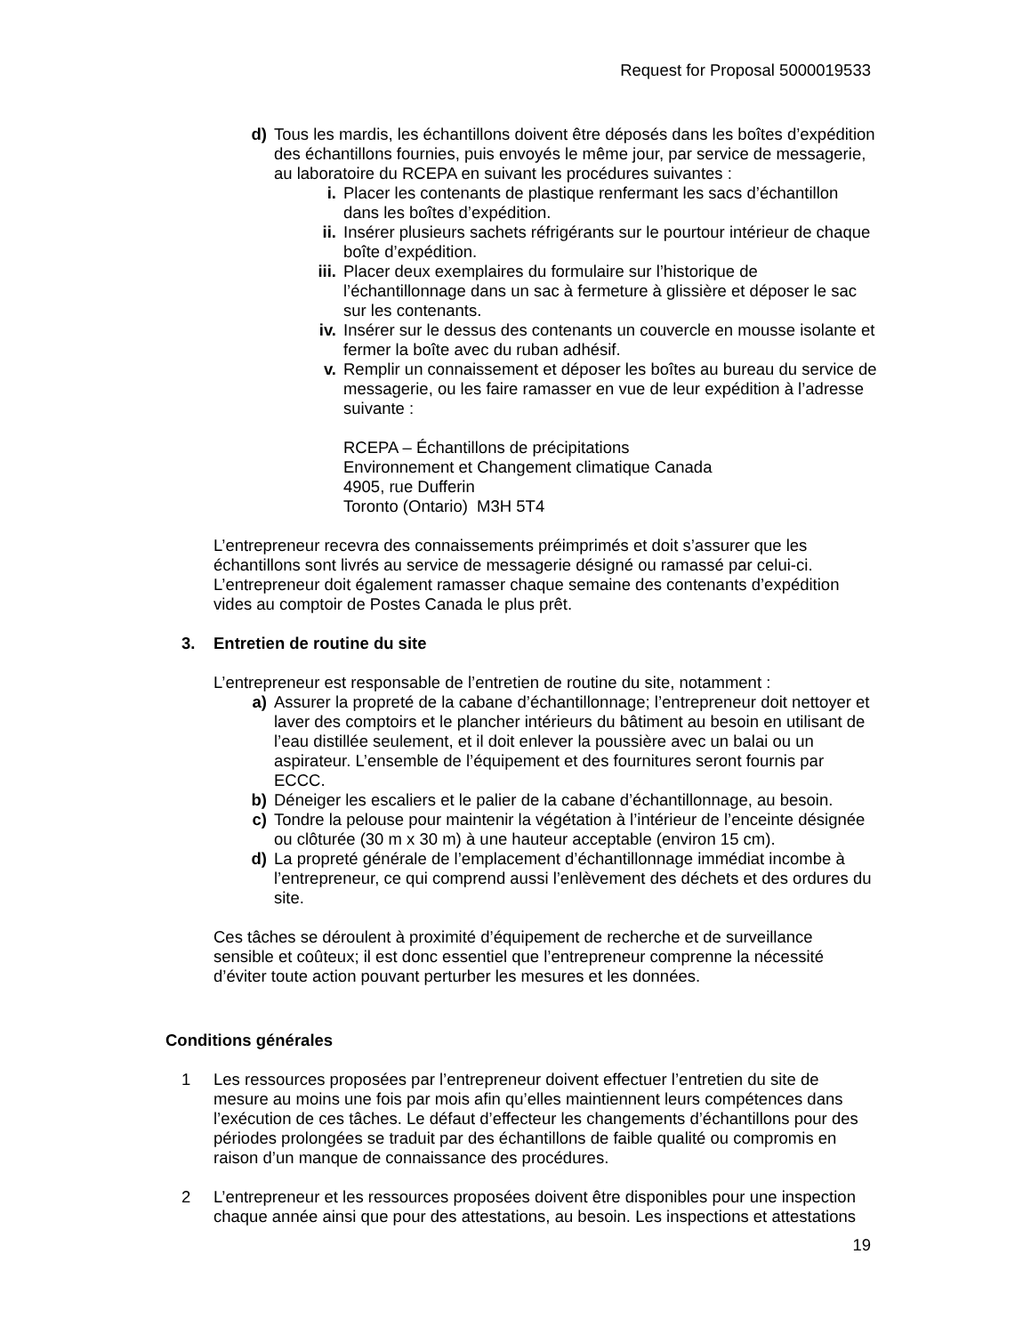Request for Proposal 5000019533
d) Tous les mardis, les échantillons doivent être déposés dans les boîtes d’expédition des échantillons fournies, puis envoyés le même jour, par service de messagerie, au laboratoire du RCEPA en suivant les procédures suivantes :
i. Placer les contenants de plastique renfermant les sacs d’échantillon dans les boîtes d’expédition.
ii. Insérer plusieurs sachets réfrigérants sur le pourtour intérieur de chaque boîte d’expédition.
iii. Placer deux exemplaires du formulaire sur l’historique de l’échantillonnage dans un sac à fermeture à glissière et déposer le sac sur les contenants.
iv. Insérer sur le dessus des contenants un couvercle en mousse isolante et fermer la boîte avec du ruban adhésif.
v. Remplir un connaissement et déposer les boîtes au bureau du service de messagerie, ou les faire ramasser en vue de leur expédition à l’adresse suivante :
RCEPA – Échantillons de précipitations
Environnement et Changement climatique Canada
4905, rue Dufferin
Toronto (Ontario) M3H 5T4
L’entrepreneur recevra des connaissements préimprimés et doit s’assurer que les échantillons sont livrés au service de messagerie désigné ou ramassé par celui-ci. L’entrepreneur doit également ramasser chaque semaine des contenants d’expédition vides au comptoir de Postes Canada le plus prêt.
3. Entretien de routine du site
L’entrepreneur est responsable de l’entretien de routine du site, notamment :
a) Assurer la propreté de la cabane d’échantillonnage; l’entrepreneur doit nettoyer et laver des comptoirs et le plancher intérieurs du bâtiment au besoin en utilisant de l’eau distillée seulement, et il doit enlever la poussière avec un balai ou un aspirateur. L’ensemble de l’équipement et des fournitures seront fournis par ECCC.
b) Déneiger les escaliers et le palier de la cabane d’échantillonnage, au besoin.
c) Tondre la pelouse pour maintenir la végétation à l’intérieur de l’enceinte désignée ou clôturée (30 m x 30 m) à une hauteur acceptable (environ 15 cm).
d) La propreté générale de l’emplacement d’échantillonnage immédiat incombe à l’entrepreneur, ce qui comprend aussi l’enlèvement des déchets et des ordures du site.
Ces tâches se déroulent à proximité d’équipement de recherche et de surveillance sensible et coûteux; il est donc essentiel que l’entrepreneur comprenne la nécessité d’éviter toute action pouvant perturber les mesures et les données.
Conditions générales
1 Les ressources proposées par l’entrepreneur doivent effectuer l’entretien du site de mesure au moins une fois par mois afin qu’elles maintiennent leurs compétences dans l’exécution de ces tâches. Le défaut d’effecteur les changements d’échantillons pour des périodes prolongées se traduit par des échantillons de faible qualité ou compromis en raison d’un manque de connaissance des procédures.
2 L’entrepreneur et les ressources proposées doivent être disponibles pour une inspection chaque année ainsi que pour des attestations, au besoin. Les inspections et attestations
19